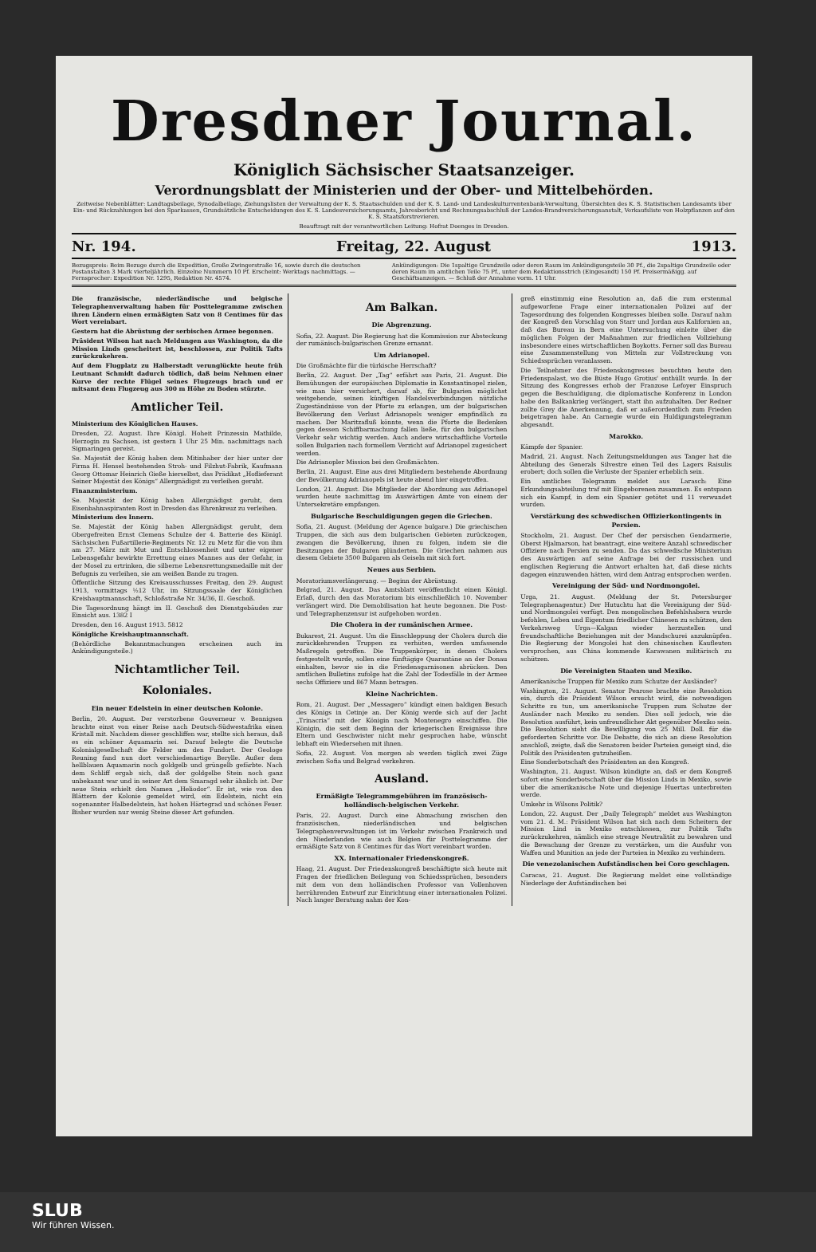Dresdner Journal.
Königlich Sächsischer Staatsanzeiger.
Verordnungsblatt der Ministerien und der Ober- und Mittelbehörden.
Zeitweise Nebenblätter: Landtagsbeilage, Synodalbeilage, Ziehungslisten der Verwaltung der K. S. Staatsschulden und der K. S. Land- und Landeskulturrentenbank-Verwaltung, Übersichten des K. S. Statistischen Landesamts über Ein- und Rückzahlungen bei den Sparkassen, Grundsätzliche Entscheidungen des K. S. Landesversicherungsamts, Jahresbericht und Rechnungsabschluß der Landes-Brandversicherungsanstalt, Verkaufsliste von Holzpflanzen auf den K. S. Staatsforstrevieren.
Beauftragt mit der verantwortlichen Leitung: Hofrat Doenges in Dresden.
Nr. 194. Freitag, 22. August 1913.
Bezugspreis: Beim Bezuge durch die Expedition, Große Zwingerstraße 16, sowie durch die deutschen Postanstalten 3 Mark vierteljährlich. Einzelne Nummern 10 Pf. Erscheint: Werktags nachmittags. — Fernsprecher: Expedition Nr. 1295, Redaktion Nr. 4574.
Ankündigungen: Die 1spaltige Grundzeile oder deren Raum im Ankündigungsteile 30 Pf., die 2spaltige Grundzeile oder deren Raum im amtlichen Teile 75 Pf., unter dem Redaktionsstrich (Eingesandt) 150 Pf. Preisermäßigg. auf Geschäftsanzeigen. — Schluß der Annahme vorm. 11 Uhr.
Die französische, niederländische und belgische Telegraphenverwaltung haben für Posttelegramme zwischen ihren Ländern einen ermäßigten Satz von 8 Centimes für das Wort vereinbart.
Gestern hat die Abrüstung der serbischen Armee begonnen.
Präsident Wilson hat nach Meldungen aus Washington, da die Mission Linds gescheitert ist, beschlossen, zur Politik Tafts zurückzukehren.
Auf dem Flugplatz zu Halberstadt verunglückte heute früh Leutnant Schmidt dadurch tödlich, daß beim Nehmen einer Kurve der rechte Flügel seines Flugzeugs brach und er mitsamt dem Flugzeug aus 300 m Höhe zu Boden stürzte.
Amtlicher Teil.
Ministerium des Königlichen Hauses.
Dresden, 22. August. Ihre Königl. Hoheit Prinzessin Mathilde, Herzogin zu Sachsen, ist gestern 1 Uhr 25 Min. nachmittags nach Sigmaringen gereist.
Se. Majestät der König haben dem Mitinhaber der hier unter der Firma H. Hensel bestehenden Stroh- und Filzhut-Fabrik, Kaufmann Georg Ottomar Heinrich Gieße hierselbst, das Prädikat „Hoflieferant Seiner Majestät des Königs“ Allergnädigst zu verleihen geruht.
Finanzministerium.
Se. Majestät der König haben Allergnädigst geruht, dem Eisenbahnaspiranten Rost in Dresden das Ehrenkreuz zu verleihen.
Ministerium des Innern.
Se. Majestät der König haben Allergnädigst geruht, dem Obergefreiten Ernst Clemens Schulze der 4. Batterie des Königl. Sächsischen Fußartillerie-Regiments Nr. 12 zu Metz für die von ihm am 27. März mit Mut und Entschlossenheit und unter eigener Lebensgefahr bewirkte Errettung eines Mannes aus der Gefahr, in der Mosel zu ertrinken, die silberne Lebensrettungsmedaille mit der Befugnis zu verleihen, sie am weißen Bande zu tragen.
Öffentliche Sitzung des Kreisausschusses Freitag, den 29. August 1913, vormittags ½12 Uhr, im Sitzungssaale der Königlichen Kreishauptmannschaft, Schloßstraße Nr. 34/36, II. Geschoß.
Die Tagesordnung hängt im II. Geschoß des Dienstgebäudes zur Einsicht aus. 1382 I
Dresden, den 16. August 1913. 5812
Königliche Kreishauptmannschaft.
(Behördliche Bekanntmachungen erscheinen auch im Ankündigungsteile.)
Nichtamtlicher Teil.
Koloniales.
Ein neuer Edelstein in einer deutschen Kolonie.
Berlin, 20. August. Der verstorbene Gouverneur v. Bennigsen brachte einst von einer Reise nach Deutsch-Südwestafrika einen Kristall mit. Nachdem dieser geschliffen war, stellte sich heraus, daß es ein schöner Aquamarin sei. Darauf belegte die Deutsche Kolonialgesellschaft die Felder um den Fundort. Der Geologe Reuning fand nun dort verschiedenartige Beryllе. Außer dem hellblauen Aquamarin noch goldgelb und grüngelb gefärbte. Nach dem Schliff ergab sich, daß der goldgelbe Stein noch ganz unbekannt war und in seiner Art dem Smaragd sehr ähnlich ist. Der neue Stein erhielt den Namen „Heliodor“. Er ist, wie von den Blättern der Kolonie gemeldet wird, ein Edelstein, nicht ein sogenannter Halbedelstein, hat hohen Härtegrad und schönes Feuer. Bisher wurden nur wenig Steine dieser Art gefunden.
Am Balkan.
Die Abgrenzung.
Sofia, 22. August. Die Regierung hat die Kommission zur Absteckung der rumänisch-bulgarischen Grenze ernannt.
Um Adrianopel.
Die Großmächte für die türkische Herrschaft?
Berlin, 22. August. Der „Tag“ erfährt aus Paris, 21. August. Die Bemühungen der europäischen Diplomatie in Konstantinopel zielen, wie man hier versichert, darauf ab, für Bulgarien möglichst weitgehende, seinen künftigen Handelsverbindungen nützliche Zugeständnisse von der Pforte zu erlangen, um der bulgarischen Bevölkerung den Verlust Adrianopels weniger empfindlich zu machen. Der Maritzafluß könnte, wenn die Pforte die Bedenken gegen dessen Schiffbarmachung fallen ließe, für den bulgarischen Verkehr sehr wichtig werden. Auch andere wirtschaftliche Vorteile sollen Bulgarien nach formellem Verzicht auf Adrianopel zugesichert werden.
Die Adrianopler Mission bei den Großmächten.
Berlin, 21. August. Eine aus drei Mitgliedern bestehende Abordnung der Bevölkerung Adrianopels ist heute abend hier eingetroffen.
London, 21. August. Die Mitglieder der Abordnung aus Adrianopel wurden heute nachmittag im Auswärtigen Amte von einem der Untersekretäre empfangen.
Bulgarische Beschuldigungen gegen die Griechen.
Sofia, 21. August. (Meldung der Agence bulgare.) Die griechischen Truppen, die sich aus dem bulgarischen Gebieten zurückzogen, zwangen die Bevölkerung, ihnen zu folgen, indem sie die Besitzungen der Bulgaren plünderten. Die Griechen nahmen aus diesem Gebiete 3500 Bulgaren als Geiseln mit sich fort.
Neues aus Serbien.
Moratoriumsverlängerung. — Beginn der Abrüstung.
Belgrad, 21. August. Das Amtsblatt veröffentlicht einen Königl. Erlaß, durch den das Moratorium bis einschließlich 10. November verlängert wird. Die Demobilisation hat heute begonnen. Die Post- und Telegraphenzensur ist aufgehoben worden.
Die Cholera in der rumänischen Armee.
Bukarest, 21. August. Um die Einschleppung der Cholera durch die zurückkehrenden Truppen zu verhüten, werden umfassende Maßregeln getroffen. Die Truppenkörper, in denen Cholera festgestellt wurde, sollen eine fünftägige Quarantäne an der Donau einhalten, bevor sie in die Friedensgarnisonen abrücken. Den amtlichen Bulletins zufolge hat die Zahl der Todesfälle in der Armee sechs Offiziere und 867 Mann betragen.
Kleine Nachrichten.
Rom, 21. August. Der „Messagero“ kündigt einen baldigen Besuch des Königs in Cetinje an. Der König werde sich auf der Jacht „Trinacria“ mit der Königin nach Montenegro einschiffen. Die Königin, die seit dem Beginn der kriegerischen Ereignisse ihre Eltern und Geschwister nicht mehr gesprochen habe, wünscht lebhaft ein Wiedersehen mit ihnen.
Sofia, 22. August. Von morgen ab werden täglich zwei Züge zwischen Sofia und Belgrad verkehren.
Ausland.
Ermäßigte Telegrammgebühren im französisch-holländisch-belgischen Verkehr.
Paris, 22. August. Durch eine Abmachung zwischen den französischen, niederländischen und belgischen Telegraphenverwaltungen ist im Verkehr zwischen Frankreich und den Niederlanden wie auch Belgien für Posttelegramme der ermäßigte Satz von 8 Centimes für das Wort vereinbart worden.
XX. Internationaler Friedenskongreß.
Haag, 21. August. Der Friedenskongreß beschäftigte sich heute mit Fragen der friedlichen Beilegung von Schiedssprüchen, besonders mit dem von dem holländischen Professor van Vollenhoven herrührenden Entwurf zur Einrichtung einer internationalen Polizei. Nach langer Beratung nahm der Kon-
greß einstimmig eine Resolution an, daß die zum erstenmal aufgeworfene Frage einer internationalen Polizei auf der Tagesordnung des folgenden Kongresses bleiben solle. Darauf nahm der Kongreß den Vorschlag von Starr und Jordan aus Kalifornien an, daß das Bureau in Bern eine Untersuchung einleite über die möglichen Folgen der Maßnahmen zur friedlichen Vollziehung insbesondere eines wirtschaftlichen Boykotts. Ferner soll das Bureau eine Zusammenstellung von Mitteln zur Vollstreckung von Schiedssprüchen veranlassen.
Die Teilnehmer des Friedenskongresses besuchten heute den Friedenspalast, wo die Büste Hugo Grotius' enthüllt wurde. In der Sitzung des Kongresses erhob der Franzose Lefoyer Einspruch gegen die Beschuldigung, die diplomatische Konferenz in London habe den Balkankrieg verlängert, statt ihn aufzuhalten. Der Redner zollte Grey die Anerkennung, daß er außerordentlich zum Frieden beigetragen habe. An Carnegie wurde ein Huldigungstelegramm abgesandt.
Marokko.
Kämpfe der Spanier.
Madrid, 21. August. Nach Zeitungsmeldungen aus Tanger hat die Abteilung des Generals Silvestre einen Teil des Lagers Raisulis erobert; doch sollen die Verluste der Spanier erheblich sein.
Ein amtliches Telegramm meldet aus Larasch: Eine Erkundungsabteilung traf mit Eingeborenen zusammen. Es entspann sich ein Kampf, in dem ein Spanier getötet und 11 verwundet wurden.
Verstärkung des schwedischen Offizierkontingents in Persien.
Stockholm, 21. August. Der Chef der persischen Gendarmerie, Oberst Hjalmarson, hat beantragt, eine weitere Anzahl schwedischer Offiziere nach Persien zu senden. Da das schwedische Ministerium des Auswärtigen auf seine Anfrage bei der russischen und englischen Regierung die Antwort erhalten hat, daß diese nichts dagegen einzuwenden hätten, wird dem Antrag entsprochen werden.
Vereinigung der Süd- und Nordmongolei.
Urga, 21. August. (Meldung der St. Petersburger Telegraphenagentur.) Der Hutuchtu hat die Vereinigung der Süd- und Nordmongolei verfügt. Den mongolischen Befehlshabern wurde befohlen, Leben und Eigentum friedlicher Chinesen zu schützen, den Verkehrsweg Urga—Kalgan wieder herzustellen und freundschaftliche Beziehungen mit der Mandschurei anzuknüpfen. Die Regierung der Mongolei hat den chinesischen Kaufleuten versprochen, aus China kommende Karawanen militärisch zu schützen.
Die Vereinigten Staaten und Mexiko.
Amerikanische Truppen für Mexiko zum Schutze der Ausländer?
Washington, 21. August. Senator Penrose brachte eine Resolution ein, durch die Präsident Wilson ersucht wird, die notwendigen Schritte zu tun, um amerikanische Truppen zum Schutze der Ausländer nach Mexiko zu senden. Dies soll jedoch, wie die Resolution ausführt, kein unfreundlicher Akt gegenüber Mexiko sein. Die Resolution sieht die Bewilligung von 25 Mill. Doll. für die geforderten Schritte vor. Die Debatte, die sich an diese Resolution anschloß, zeigte, daß die Senatoren beider Parteien geneigt sind, die Politik des Präsidenten gutzuheißen.
Eine Sonderbotschaft des Präsidenten an den Kongreß.
Washington, 21. August. Wilson kündigte an, daß er dem Kongreß sofort eine Sonderbotschaft über die Mission Linds in Mexiko, sowie über die amerikanische Note und diejenige Huertas unterbreiten werde.
Umkehr in Wilsons Politik?
London, 22. August. Der „Daily Telegraph“ meldet aus Washington vom 21. d. M.: Präsident Wilson hat sich nach dem Scheitern der Mission Lind in Mexiko entschlossen, zur Politik Tafts zurückzukehren, nämlich eine strenge Neutralität zu bewahren und die Bewachung der Grenze zu verstärken, um die Ausfuhr von Waffen und Munition an jede der Parteien in Mexiko zu verhindern.
Die venezolanischen Aufständischen bei Coro geschlagen.
Caracas, 21. August. Die Regierung meldet eine vollständige Niederlage der Aufständischen bei
SLUB
Wir führen Wissen.